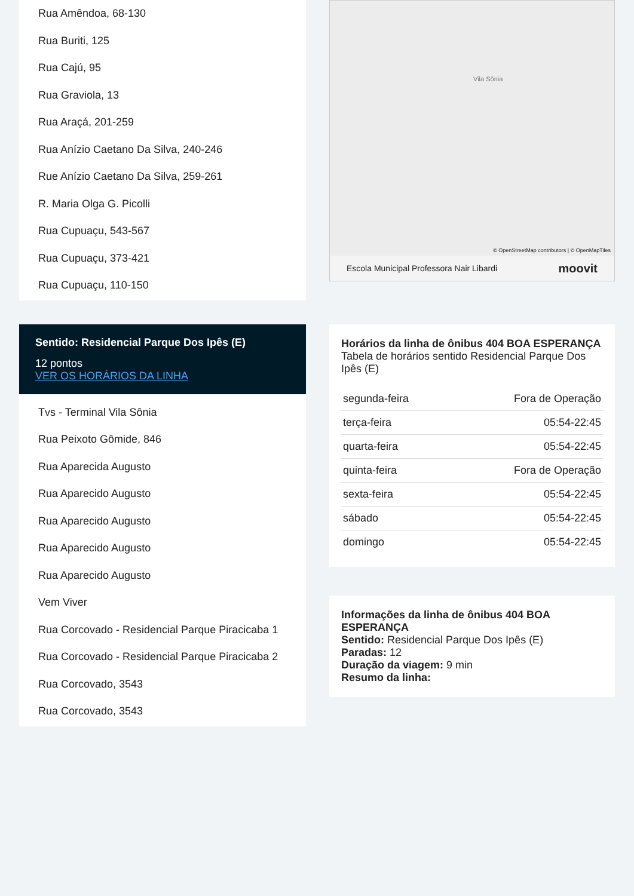Rua Amêndoa, 68-130
Rua Buriti, 125
Rua Cajú, 95
Rua Graviola, 13
Rua Araçá, 201-259
Rua Anízio Caetano Da Silva, 240-246
Rue Anízio Caetano Da Silva, 259-261
R. Maria Olga G. Picolli
Rua Cupuaçu, 543-567
Rua Cupuaçu, 373-421
Rua Cupuaçu, 110-150
Sentido: Residencial Parque Dos Ipês (E)
12 pontos
VER OS HORÁRIOS DA LINHA
Tvs - Terminal Vila Sônia
Rua Peixoto Gômide, 846
Rua Aparecida Augusto
Rua Aparecido Augusto
Rua Aparecido Augusto
Rua Aparecido Augusto
Rua Aparecido Augusto
Vem Viver
Rua Corcovado - Residencial Parque Piracicaba 1
Rua Corcovado - Residencial Parque Piracicaba 2
Rua Corcovado, 3543
Rua Corcovado, 3543
Vila Sônia
© OpenStreetMap contributors | © OpenMapTiles
Escola Municipal Professora Nair Libardi moovit
Horários da linha de ônibus 404 BOA ESPERANÇA
Tabela de horários sentido Residencial Parque Dos Ipês (E)
| segunda-feira | Fora de Operação |
| terça-feira | 05:54-22:45 |
| quarta-feira | 05:54-22:45 |
| quinta-feira | Fora de Operação |
| sexta-feira | 05:54-22:45 |
| sábado | 05:54-22:45 |
| domingo | 05:54-22:45 |
Informações da linha de ônibus 404 BOA ESPERANÇA
Sentido: Residencial Parque Dos Ipês (E)
Paradas: 12
Duração da viagem: 9 min
Resumo da linha: